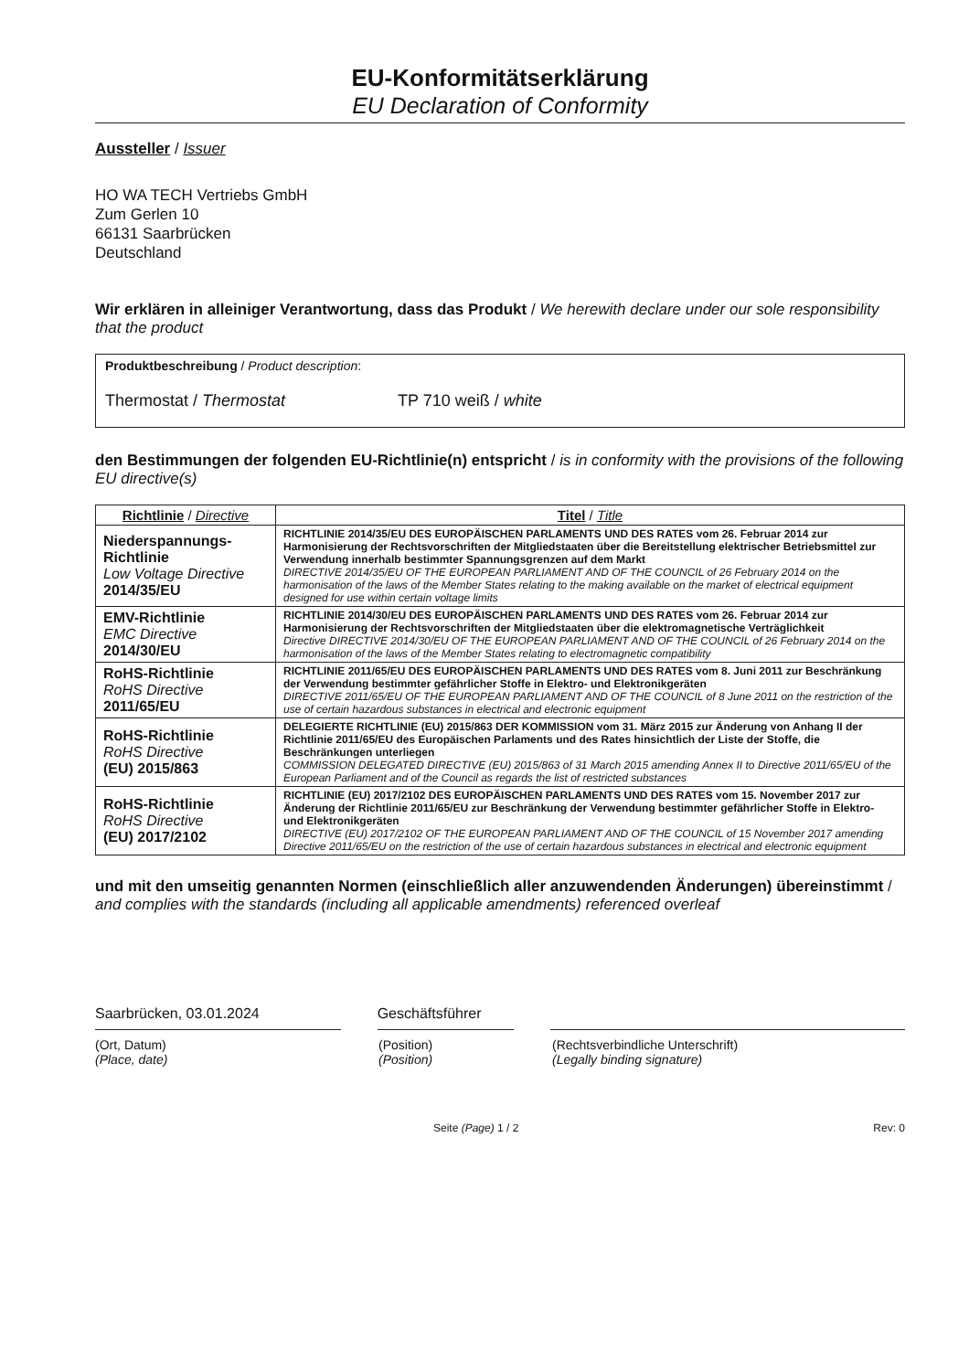EU-Konformitätserklärung
EU Declaration of Conformity
Aussteller / Issuer
HO WA TECH Vertriebs GmbH
Zum Gerlen 10
66131 Saarbrücken
Deutschland
Wir erklären in alleiniger Verantwortung, dass das Produkt / We herewith declare under our sole responsibility that the product
Produktbeschreibung / Product description:
Thermostat / Thermostat TP 710 weiß / white
den Bestimmungen der folgenden EU-Richtlinie(n) entspricht / is in conformity with the provisions of the following EU directive(s)
| Richtlinie / Directive | Titel / Title |
| --- | --- |
| Niederspannungs-Richtlinie Low Voltage Directive 2014/35/EU | RICHTLINIE 2014/35/EU DES EUROPÄISCHEN PARLAMENTS UND DES RATES vom 26. Februar 2014 zur Harmonisierung der Rechtsvorschriften der Mitgliedstaaten über die Bereitstellung elektrischer Betriebsmittel zur Verwendung innerhalb bestimmter Spannungsgrenzen auf dem Markt DIRECTIVE 2014/35/EU OF THE EUROPEAN PARLIAMENT AND OF THE COUNCIL of 26 February 2014 on the harmonisation of the laws of the Member States relating to the making available on the market of electrical equipment designed for use within certain voltage limits |
| EMV-Richtlinie EMC Directive 2014/30/EU | RICHTLINIE 2014/30/EU DES EUROPÄISCHEN PARLAMENTS UND DES RATES vom 26. Februar 2014 zur Harmonisierung der Rechtsvorschriften der Mitgliedstaaten über die elektromagnetische Verträglichkeit Directive DIRECTIVE 2014/30/EU OF THE EUROPEAN PARLIAMENT AND OF THE COUNCIL of 26 February 2014 on the harmonisation of the laws of the Member States relating to electromagnetic compatibility |
| RoHS-Richtlinie RoHS Directive 2011/65/EU | RICHTLINIE 2011/65/EU DES EUROPÄISCHEN PARLAMENTS UND DES RATES vom 8. Juni 2011 zur Beschränkung der Verwendung bestimmter gefährlicher Stoffe in Elektro- und Elektronikgeräten DIRECTIVE 2011/65/EU OF THE EUROPEAN PARLIAMENT AND OF THE COUNCIL of 8 June 2011 on the restriction of the use of certain hazardous substances in electrical and electronic equipment |
| RoHS-Richtlinie RoHS Directive (EU) 2015/863 | DELEGIERTE RICHTLINIE (EU) 2015/863 DER KOMMISSION vom 31. März 2015 zur Änderung von Anhang II der Richtlinie 2011/65/EU des Europäischen Parlaments und des Rates hinsichtlich der Liste der Stoffe, die Beschränkungen unterliegen COMMISSION DELEGATED DIRECTIVE (EU) 2015/863 of 31 March 2015 amending Annex II to Directive 2011/65/EU of the European Parliament and of the Council as regards the list of restricted substances |
| RoHS-Richtlinie RoHS Directive (EU) 2017/2102 | RICHTLINIE (EU) 2017/2102 DES EUROPÄISCHEN PARLAMENTS UND DES RATES vom 15. November 2017 zur Änderung der Richtlinie 2011/65/EU zur Beschränkung der Verwendung bestimmter gefährlicher Stoffe in Elektro- und Elektronikgeräten DIRECTIVE (EU) 2017/2102 OF THE EUROPEAN PARLIAMENT AND OF THE COUNCIL of 15 November 2017 amending Directive 2011/65/EU on the restriction of the use of certain hazardous substances in electrical and electronic equipment |
und mit den umseitig genannten Normen (einschließlich aller anzuwendenden Änderungen) übereinstimmt / and complies with the standards (including all applicable amendments) referenced overleaf
Saarbrücken, 03.01.2024 Geschäftsführer
(Ort, Datum)
(Place, date) (Position)
(Position) (Rechtsverbindliche Unterschrift)
(Legally binding signature)
Seite (Page) 1 / 2 Rev: 0